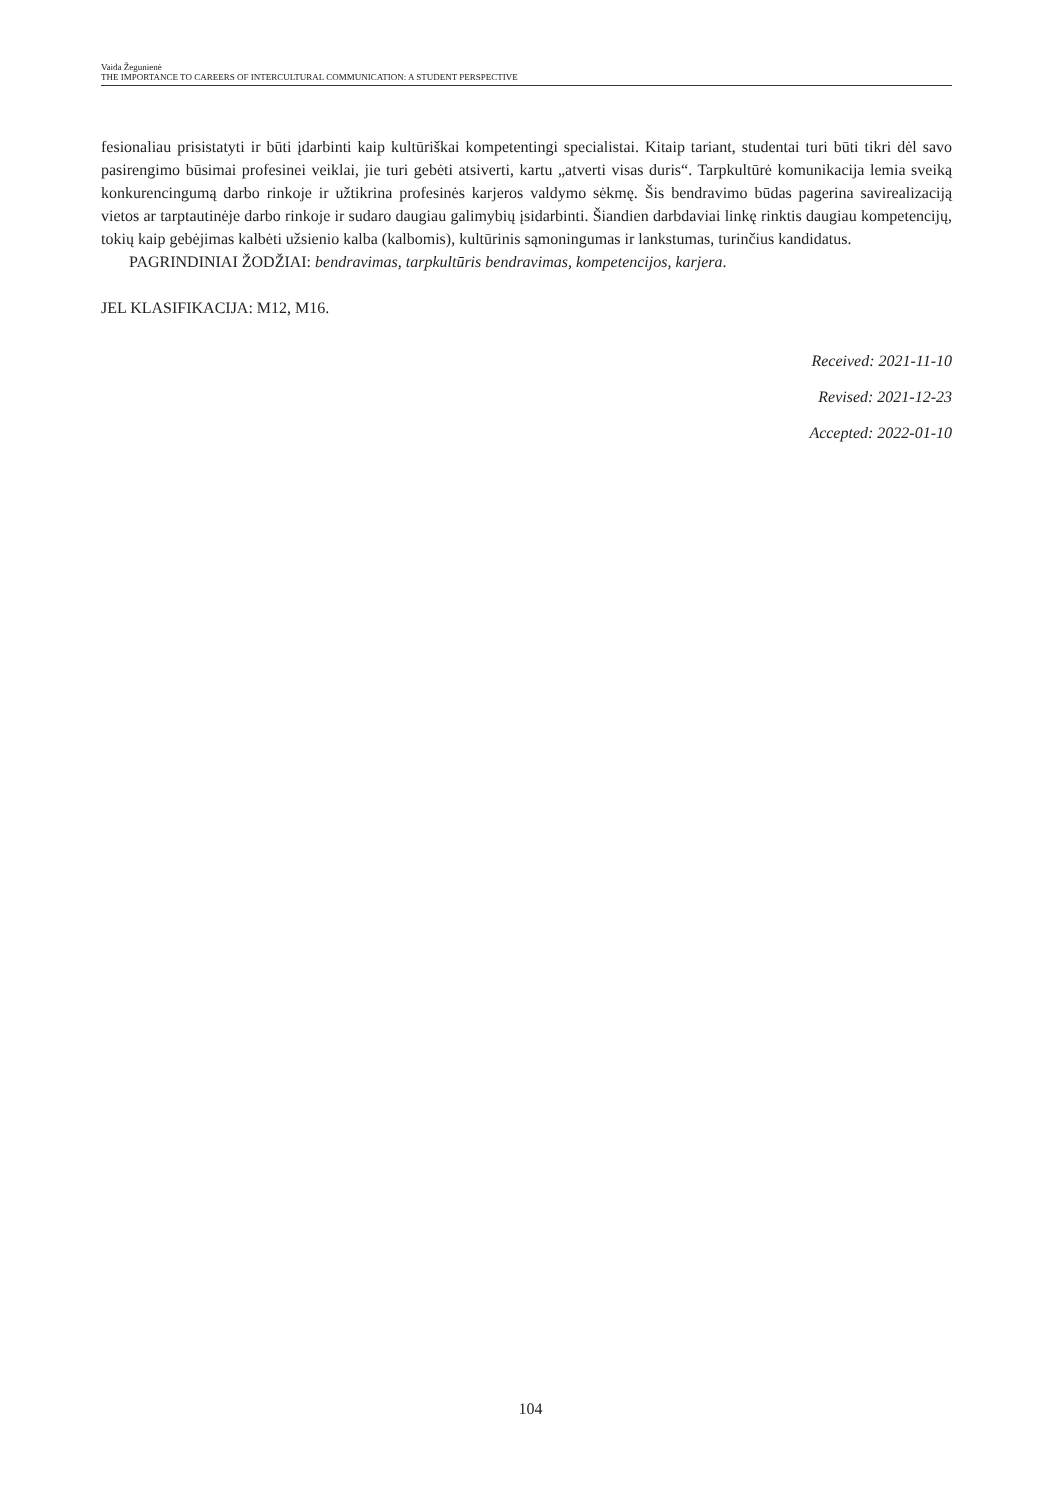Vaida Žegunienė
THE IMPORTANCE TO CAREERS OF INTERCULTURAL COMMUNICATION: A STUDENT PERSPECTIVE
fesionaliau prisistatyti ir būti įdarbinti kaip kultūriškai kompetentingi specialistai. Kitaip tariant, studentai turi būti tikri dėl savo pasirengimo būsimai profesinei veiklai, jie turi gebėti atsiverti, kartu „atverti visas duris“. Tarpkultūrė komunikacija lemia sveiką konkurencingumą darbo rinkoje ir užtikrina profesinės karjeros valdymo sėkmę. Šis bendravimo būdas pagerina savirealizaciją vietos ar tarptautinėje darbo rinkoje ir sudaro daugiau galimybių įsidarbinti. Šiandien darbdaviai linkę rinktis daugiau kompetencijų, tokių kaip gebėjimas kalbėti užsienio kalba (kalbomis), kultūrinis sąmoningumas ir lankstumas, turinčius kandidatus.
PAGRINDINIAI ŽODŽIAI: bendravimas, tarpkultūris bendravimas, kompetencijos, karjera.
JEL KLASIFIKACIJA: M12, M16.
Received: 2021-11-10
Revised: 2021-12-23
Accepted: 2022-01-10
104